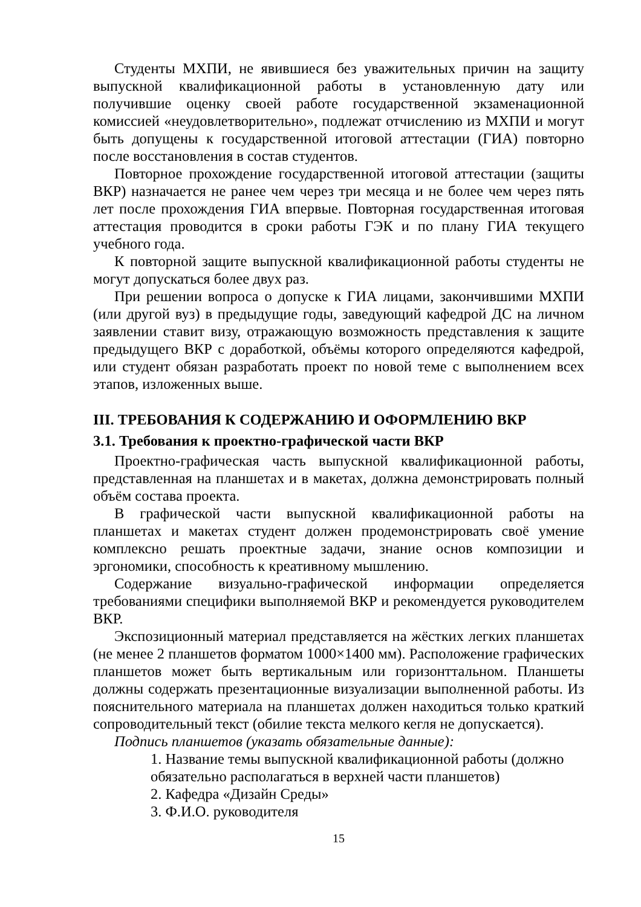Студенты МХПИ, не явившиеся без уважительных причин на защиту выпускной квалификационной работы в установленную дату или получившие оценку своей работе государственной экзаменационной комиссией «неудовлетворительно», подлежат отчислению из МХПИ и могут быть допущены к государственной итоговой аттестации (ГИА) повторно после восстановления в состав студентов.
Повторное прохождение государственной итоговой аттестации (защиты ВКР) назначается не ранее чем через три месяца и не более чем через пять лет после прохождения ГИА впервые. Повторная государственная итоговая аттестация проводится в сроки работы ГЭК и по плану ГИА текущего учебного года.
К повторной защите выпускной квалификационной работы студенты не могут допускаться более двух раз.
При решении вопроса о допуске к ГИА лицами, закончившими МХПИ (или другой вуз) в предыдущие годы, заведующий кафедрой ДС на личном заявлении ставит визу, отражающую возможность представления к защите предыдущего ВКР с доработкой, объёмы которого определяются кафедрой, или студент обязан разработать проект по новой теме с выполнением всех этапов, изложенных выше.
III. ТРЕБОВАНИЯ К СОДЕРЖАНИЮ И ОФОРМЛЕНИЮ ВКР
3.1. Требования к проектно-графической части ВКР
Проектно-графическая часть выпускной квалификационной работы, представленная на планшетах и в макетах, должна демонстрировать полный объём состава проекта.
В графической части выпускной квалификационной работы на планшетах и макетах студент должен продемонстрировать своё умение комплексно решать проектные задачи, знание основ композиции и эргономики, способность к креативному мышлению.
Содержание визуально-графической информации определяется требованиями специфики выполняемой ВКР и рекомендуется руководителем ВКР.
Экспозиционный материал представляется на жёстких легких планшетах (не менее 2 планшетов форматом 1000×1400 мм). Расположение графических планшетов может быть вертикальным или горизонттальном. Планшеты должны содержать презентационные визуализации выполненной работы. Из пояснительного материала на планшетах должен находиться только краткий сопроводительный текст (обилие текста мелкого кегля не допускается).
Подпись планшетов (указать обязательные данные):
1. Название темы выпускной квалификационной работы (должно обязательно располагаться в верхней части планшетов)
2. Кафедра «Дизайн Среды»
3. Ф.И.О. руководителя
15